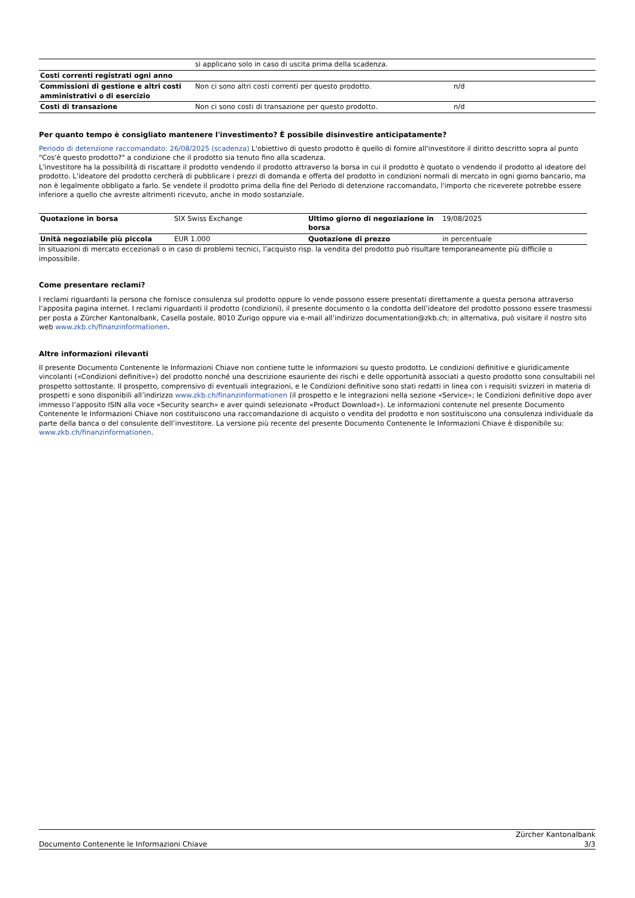| | si applicano solo in caso di uscita prima della scadenza. | |
| Costi correnti registrati ogni anno | | |
| Commissioni di gestione e altri costi amministrativi o di esercizio | Non ci sono altri costi correnti per questo prodotto. | n/d |
| Costi di transazione | Non ci sono costi di transazione per questo prodotto. | n/d |
Per quanto tempo è consigliato mantenere l'investimento? È possibile disinvestire anticipatamente?
Periodo di detenzione raccomandato: 26/08/2025 (scadenza) L'obiettivo di questo prodotto è quello di fornire all'investitore il diritto descritto sopra al punto "Cos'è questo prodotto?" a condizione che il prodotto sia tenuto fino alla scadenza.
L'investitore ha la possibilità di riscattare il prodotto vendendo il prodotto attraverso la borsa in cui il prodotto è quotato o vendendo il prodotto al ideatore del prodotto. L'ideatore del prodotto cercherà di pubblicare i prezzi di domanda e offerta del prodotto in condizioni normali di mercato in ogni giorno bancario, ma non è legalmente obbligato a farlo. Se vendete il prodotto prima della fine del Periodo di detenzione raccomandato, l'importo che riceverete potrebbe essere inferiore a quello che avreste altrimenti ricevuto, anche in modo sostanziale.
| Quotazione in borsa | SIX Swiss Exchange | Ultimo giorno di negoziazione in borsa | 19/08/2025 |
| Unità negoziabile più piccola | EUR 1.000 | Quotazione di prezzo | in percentuale |
In situazioni di mercato eccezionali o in caso di problemi tecnici, l’acquisto risp. la vendita del prodotto può risultare temporaneamente più difficile o impossibile.
Come presentare reclami?
I reclami riguardanti la persona che fornisce consulenza sul prodotto oppure lo vende possono essere presentati direttamente a questa persona attraverso l’apposita pagina internet. I reclami riguardanti il prodotto (condizioni), il presente documento o la condotta dell’ideatore del prodotto possono essere trasmessi per posta a Zürcher Kantonalbank, Casella postale, 8010 Zurigo oppure via e-mail all’indirizzo documentation@zkb.ch; in alternativa, può visitare il nostro sito web www.zkb.ch/finanzinformationen.
Altre informazioni rilevanti
Il presente Documento Contenente le Informazioni Chiave non contiene tutte le informazioni su questo prodotto. Le condizioni definitive e giuridicamente vincolanti («Condizioni definitive») del prodotto nonché una descrizione esauriente dei rischi e delle opportunità associati a questo prodotto sono consultabili nel prospetto sottostante. Il prospetto, comprensivo di eventuali integrazioni, e le Condizioni definitive sono stati redatti in linea con i requisiti svizzeri in materia di prospetti e sono disponibili all’indirizzo www.zkb.ch/finanzinformationen (il prospetto e le integrazioni nella sezione «Service»; le Condizioni definitive dopo aver immesso l’apposito ISIN alla voce «Security search» e aver quindi selezionato «Product Download»). Le informazioni contenute nel presente Documento Contenente le Informazioni Chiave non costituiscono una raccomandazione di acquisto o vendita del prodotto e non sostituiscono una consulenza individuale da parte della banca o del consulente dell’investitore. La versione più recente del presente Documento Contenente le Informazioni Chiave è disponibile su: www.zkb.ch/finanzinformationen.
Documento Contenente le Informazioni Chiave Zürcher Kantonalbank
3/3